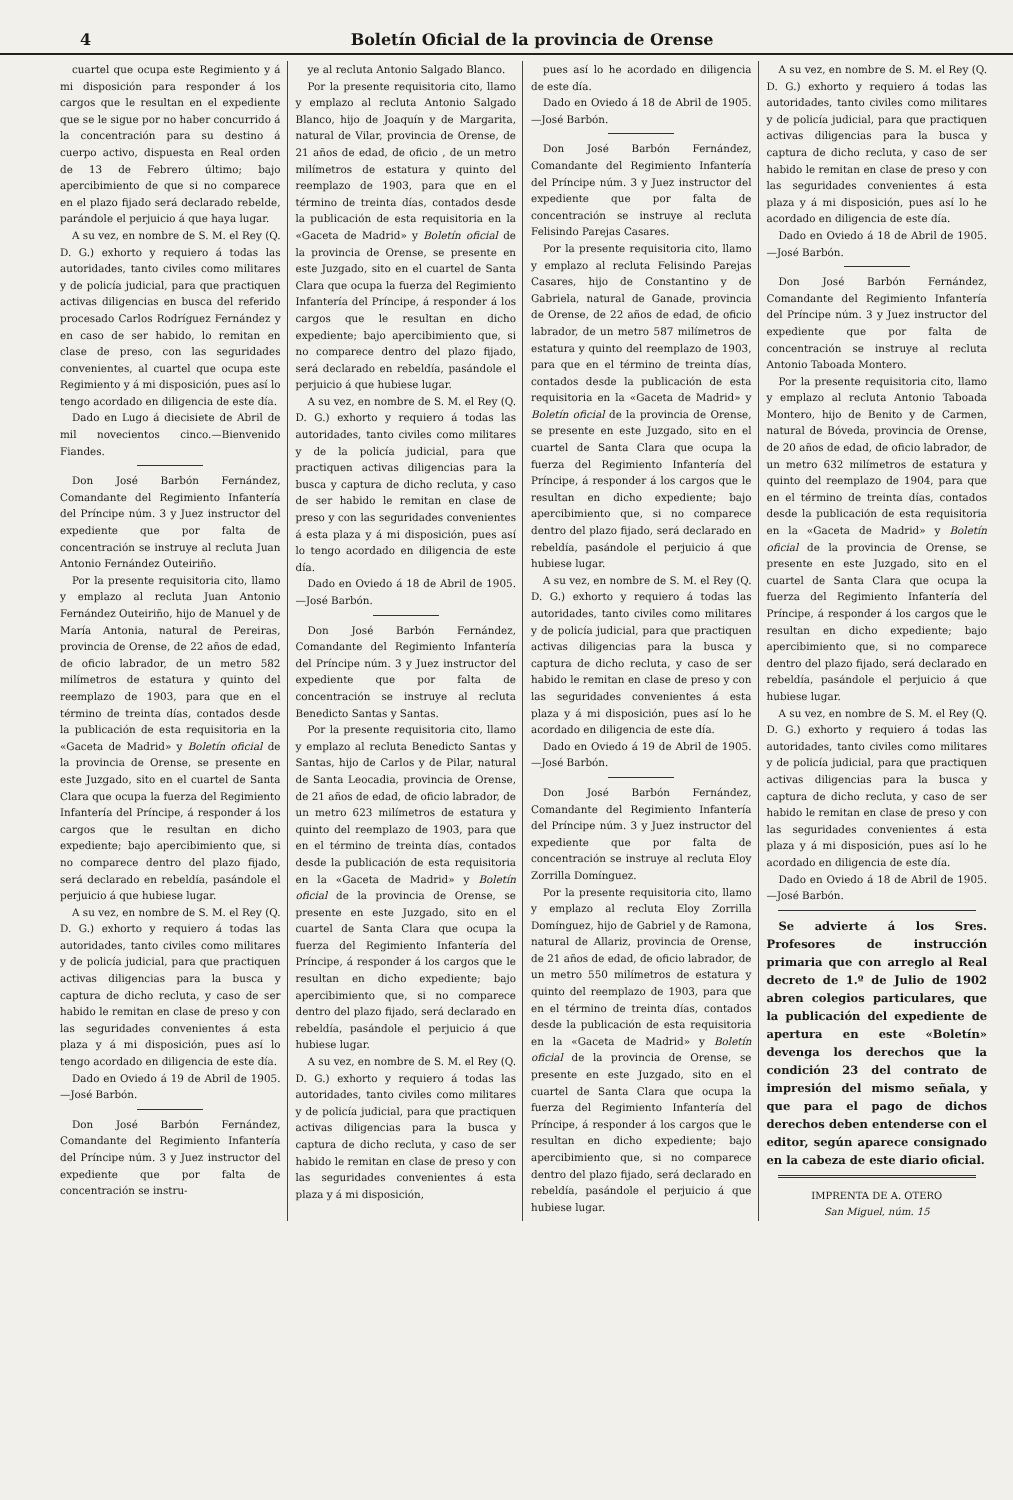4 Boletín Oficial de la provincia de Orense
cuartel que ocupa este Regimiento y á mi disposición para responder á los cargos que le resultan en el expediente que se le sigue por no haber concurrido á la concentración para su destino á cuerpo activo, dispuesta en Real orden de 13 de Febrero último; bajo apercibimiento de que si no comparece en el plazo fijado será declarado rebelde, parándole el perjuicio á que haya lugar.
A su vez, en nombre de S. M. el Rey (Q. D. G.) exhorto y requiero á todas las autoridades, tanto civiles como militares y de policía judicial, para que practiquen activas diligencias en busca del referido procesado Carlos Rodríguez Fernández y en caso de ser habido, lo remitan en clase de preso, con las seguridades convenientes, al cuartel que ocupa este Regimiento y á mi disposición, pues así lo tengo acordado en diligencia de este día.
Dado en Lugo á diecisiete de Abril de mil novecientos cinco.—Bienvenido Fiandes.
Don José Barbón Fernández, Comandante del Regimiento Infantería del Príncipe núm. 3 y Juez instructor del expediente que por falta de concentración se instruye al recluta Juan Antonio Fernández Outeiriño.
Por la presente requisitoria cito, llamo y emplazo al recluta Juan Antonio Fernández Outeiriño, hijo de Manuel y de María Antonia, natural de Pereiras, provincia de Orense, de 22 años de edad, de oficio labrador, de un metro 582 milímetros de estatura y quinto del reemplazo de 1903, para que en el término de treinta días, contados desde la publicación de esta requisitoria en la «Gaceta de Madrid» y Boletín oficial de la provincia de Orense, se presente en este Juzgado, sito en el cuartel de Santa Clara que ocupa la fuerza del Regimiento Infantería del Príncipe, á responder á los cargos que le resultan en dicho expediente; bajo apercibimiento que, si no comparece dentro del plazo fijado, será declarado en rebeldía, pasándole el perjuicio á que hubiese lugar.
A su vez, en nombre de S. M. el Rey (Q. D. G.) exhorto y requiero á todas las autoridades, tanto civiles como militares y de policía judicial, para que practiquen activas diligencias para la busca y captura de dicho recluta, y caso de ser habido le remitan en clase de preso y con las seguridades convenientes á esta plaza y á mi disposición, pues así lo tengo acordado en diligencia de este día.
Dado en Oviedo á 19 de Abril de 1905.—José Barbón.
Don José Barbón Fernández, Comandante del Regimiento Infantería del Príncipe núm. 3 y Juez instructor del expediente que por falta de concentración se instru-
ye al recluta Antonio Salgado Blanco.
Por la presente requisitoria cito, llamo y emplazo al recluta Antonio Salgado Blanco, hijo de Joaquín y de Margarita, natural de Vilar, provincia de Orense, de 21 años de edad, de oficio , de un metro milímetros de estatura y quinto del reemplazo de 1903, para que en el término de treinta días, contados desde la publicación de esta requisitoria en la «Gaceta de Madrid» y Boletín oficial de la provincia de Orense, se presente en este Juzgado, sito en el cuartel de Santa Clara que ocupa la fuerza del Regimiento Infantería del Príncipe, á responder á los cargos que le resultan en dicho expediente; bajo apercibimiento que, si no comparece dentro del plazo fijado, será declarado en rebeldía, pasándole el perjuicio á que hubiese lugar.
A su vez, en nombre de S. M. el Rey (Q. D. G.) exhorto y requiero á todas las autoridades, tanto civiles como militares y de la policía judicial, para que practiquen activas diligencias para la busca y captura de dicho recluta, y caso de ser habido le remitan en clase de preso y con las seguridades convenientes á esta plaza y á mi disposición, pues así lo tengo acordado en diligencia de este día.
Dado en Oviedo á 18 de Abril de 1905.—José Barbón.
Don José Barbón Fernández, Comandante del Regimiento Infantería del Príncipe núm. 3 y Juez instructor del expediente que por falta de concentración se instruye al recluta Benedicto Santas y Santas.
Por la presente requisitoria cito, llamo y emplazo al recluta Benedicto Santas y Santas, hijo de Carlos y de Pilar, natural de Santa Leocadia, provincia de Orense, de 21 años de edad, de oficio labrador, de un metro 623 milímetros de estatura y quinto del reemplazo de 1903, para que en el término de treinta días, contados desde la publicación de esta requisitoria en la «Gaceta de Madrid» y Boletín oficial de la provincia de Orense, se presente en este Juzgado, sito en el cuartel de Santa Clara que ocupa la fuerza del Regimiento Infantería del Príncipe, á responder á los cargos que le resultan en dicho expediente; bajo apercibimiento que, si no comparece dentro del plazo fijado, será declarado en rebeldía, pasándole el perjuicio á que hubiese lugar.
A su vez, en nombre de S. M. el Rey (Q. D. G.) exhorto y requiero á todas las autoridades, tanto civiles como militares y de policía judicial, para que practiquen activas diligencias para la busca y captura de dicho recluta, y caso de ser habido le remitan en clase de preso y con las seguridades convenientes á esta plaza y á mi disposición,
pues así lo he acordado en diligencia de este día.
Dado en Oviedo á 18 de Abril de 1905.—José Barbón.
Don José Barbón Fernández, Comandante del Regimiento Infantería del Príncipe núm. 3 y Juez instructor del expediente que por falta de concentración se instruye al recluta Felisindo Parejas Casares.
Por la presente requisitoria cito, llamo y emplazo al recluta Felisindo Parejas Casares, hijo de Constantino y de Gabriela, natural de Ganade, provincia de Orense, de 22 años de edad, de oficio labrador, de un metro 587 milímetros de estatura y quinto del reemplazo de 1903, para que en el término de treinta días, contados desde la publicación de esta requisitoria en la «Gaceta de Madrid» y Boletín oficial de la provincia de Orense, se presente en este Juzgado, sito en el cuartel de Santa Clara que ocupa la fuerza del Regimiento Infantería del Príncipe, á responder á los cargos que le resultan en dicho expediente; bajo apercibimiento que, si no comparece dentro del plazo fijado, será declarado en rebeldía, pasándole el perjuicio á que hubiese lugar.
A su vez, en nombre de S. M. el Rey (Q. D. G.) exhorto y requiero á todas las autoridades, tanto civiles como militares y de policía judicial, para que practiquen activas diligencias para la busca y captura de dicho recluta, y caso de ser habido le remitan en clase de preso y con las seguridades convenientes á esta plaza y á mi disposición, pues así lo he acordado en diligencia de este día.
Dado en Oviedo á 19 de Abril de 1905.—José Barbón.
Don José Barbón Fernández, Comandante del Regimiento Infantería del Príncipe núm. 3 y Juez instructor del expediente que por falta de concentración se instruye al recluta Eloy Zorrilla Domínguez.
Por la presente requisitoria cito, llamo y emplazo al recluta Eloy Zorrilla Domínguez, hijo de Gabriel y de Ramona, natural de Allariz, provincia de Orense, de 21 años de edad, de oficio labrador, de un metro 550 milímetros de estatura y quinto del reemplazo de 1903, para que en el término de treinta días, contados desde la publicación de esta requisitoria en la «Gaceta de Madrid» y Boletín oficial de la provincia de Orense, se presente en este Juzgado, sito en el cuartel de Santa Clara que ocupa la fuerza del Regimiento Infantería del Príncipe, á responder á los cargos que le resultan en dicho expediente; bajo apercibimiento que, si no comparece dentro del plazo fijado, será declarado en rebeldía, pasándole el perjuicio á que hubiese lugar.
A su vez, en nombre de S. M. el Rey (Q. D. G.) exhorto y requiero á todas las autoridades, tanto civiles como militares y de policía judicial, para que practiquen activas diligencias para la busca y captura de dicho recluta, y caso de ser habido le remitan en clase de preso y con las seguridades convenientes á esta plaza y á mi disposición, pues así lo he acordado en diligencia de este día.
Dado en Oviedo á 18 de Abril de 1905.—José Barbón.
Don José Barbón Fernández, Comandante del Regimiento Infantería del Príncipe núm. 3 y Juez instructor del expediente que por falta de concentración se instruye al recluta Antonio Taboada Montero.
Por la presente requisitoria cito, llamo y emplazo al recluta Antonio Taboada Montero, hijo de Benito y de Carmen, natural de Bóveda, provincia de Orense, de 20 años de edad, de oficio labrador, de un metro 632 milímetros de estatura y quinto del reemplazo de 1904, para que en el término de treinta días, contados desde la publicación de esta requisitoria en la «Gaceta de Madrid» y Boletín oficial de la provincia de Orense, se presente en este Juzgado, sito en el cuartel de Santa Clara que ocupa la fuerza del Regimiento Infantería del Príncipe, á responder á los cargos que le resultan en dicho expediente; bajo apercibimiento que, si no comparece dentro del plazo fijado, será declarado en rebeldía, pasándole el perjuicio á que hubiese lugar.
A su vez, en nombre de S. M. el Rey (Q. D. G.) exhorto y requiero á todas las autoridades, tanto civiles como militares y de policía judicial, para que practiquen activas diligencias para la busca y captura de dicho recluta, y caso de ser habido le remitan en clase de preso y con las seguridades convenientes á esta plaza y á mi disposición, pues así lo he acordado en diligencia de este día.
Dado en Oviedo á 18 de Abril de 1905.—José Barbón.
Se advierte á los Sres. Profesores de instrucción primaria que con arreglo al Real decreto de 1.º de Julio de 1902 abren colegios particulares, que la publicación del expediente de apertura en este «Boletín» devenga los derechos que la condición 23 del contrato de impresión del mismo señala, y que para el pago de dichos derechos deben entenderse con el editor, según aparece consignado en la cabeza de este diario oficial.
IMPRENTA DE A. OTERO
San Miguel, núm. 15